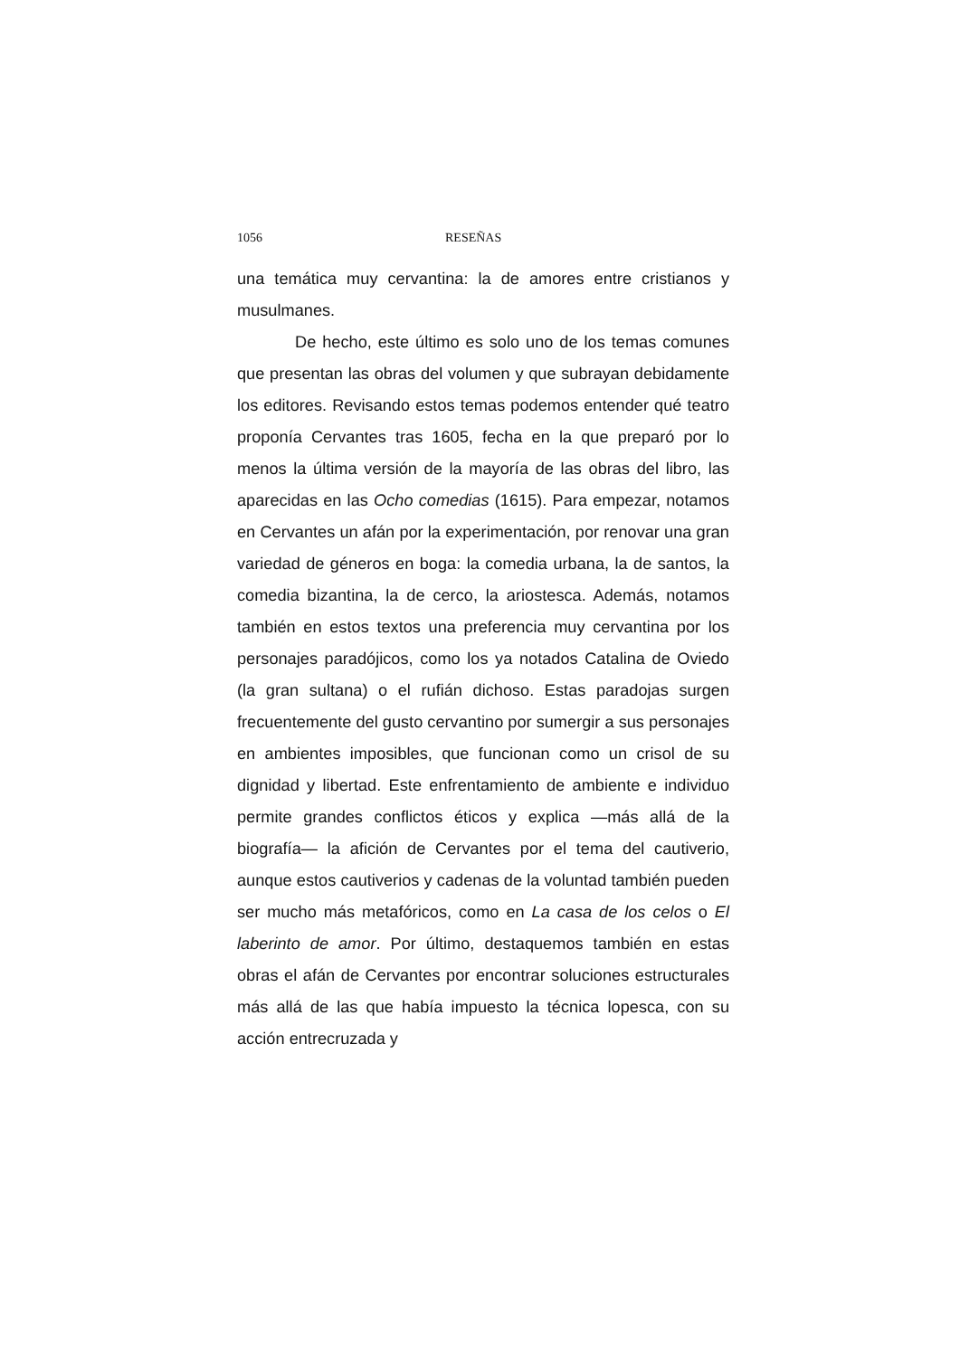1056 RESEÑAS
una temática muy cervantina: la de amores entre cristianos y musulmanes.
De hecho, este último es solo uno de los temas comunes que presentan las obras del volumen y que subrayan debidamente los editores. Revisando estos temas podemos entender qué teatro proponía Cervantes tras 1605, fecha en la que preparó por lo menos la última versión de la mayoría de las obras del libro, las aparecidas en las Ocho comedias (1615). Para empezar, notamos en Cervantes un afán por la experimentación, por renovar una gran variedad de géneros en boga: la comedia urbana, la de santos, la comedia bizantina, la de cerco, la ariostesca. Además, notamos también en estos textos una preferencia muy cervantina por los personajes paradójicos, como los ya notados Catalina de Oviedo (la gran sultana) o el rufián dichoso. Estas paradojas surgen frecuentemente del gusto cervantino por sumergir a sus personajes en ambientes imposibles, que funcionan como un crisol de su dignidad y libertad. Este enfrentamiento de ambiente e individuo permite grandes conflictos éticos y explica —más allá de la biografía— la afición de Cervantes por el tema del cautiverio, aunque estos cautiverios y cadenas de la voluntad también pueden ser mucho más metafóricos, como en La casa de los celos o El laberinto de amor. Por último, destaquemos también en estas obras el afán de Cervantes por encontrar soluciones estructurales más allá de las que había impuesto la técnica lopesca, con su acción entrecruzada y